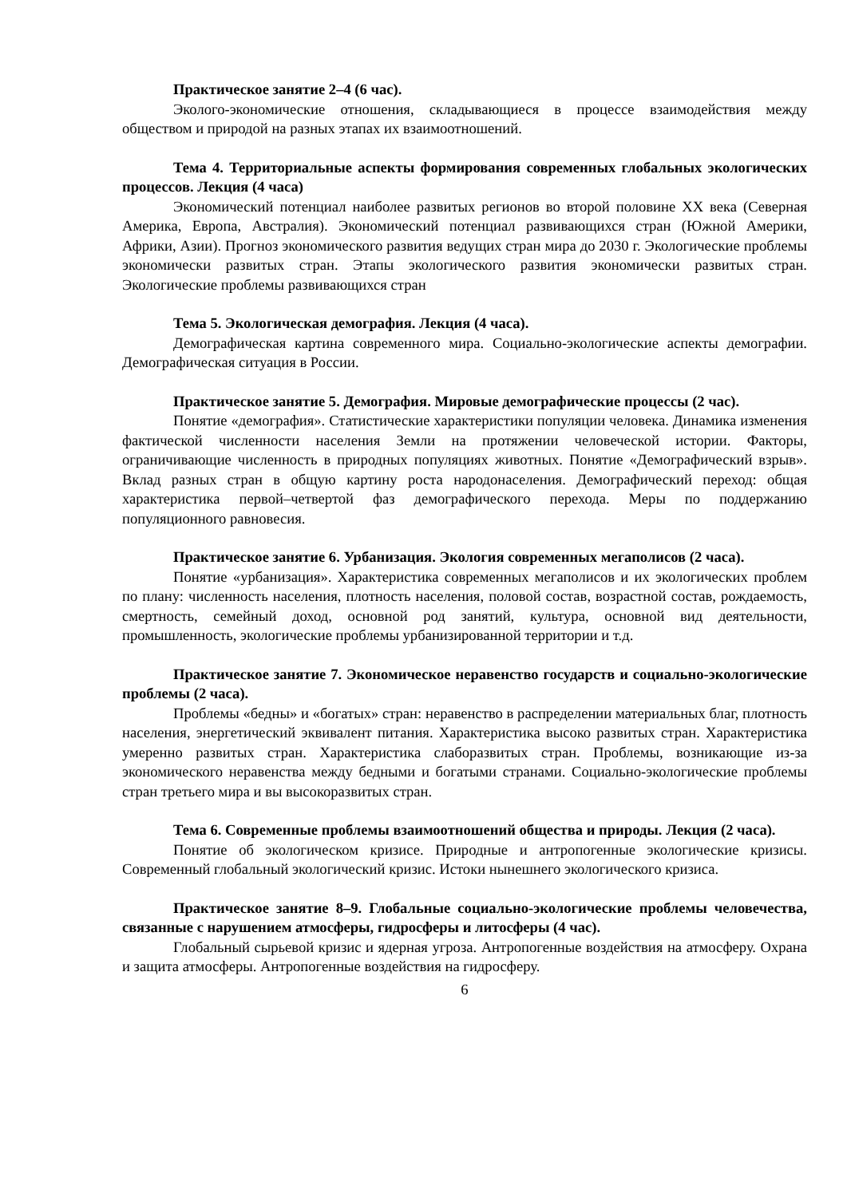Практическое занятие 2–4 (6 час).
Эколого-экономические отношения, складывающиеся в процессе взаимодействия между обществом и природой на разных этапах их взаимоотношений.
Тема 4. Территориальные аспекты формирования современных глобальных экологических процессов. Лекция (4 часа)
Экономический потенциал наиболее развитых регионов во второй половине XX века (Северная Америка, Европа, Австралия). Экономический потенциал развивающихся стран (Южной Америки, Африки, Азии). Прогноз экономического развития ведущих стран мира до 2030 г. Экологические проблемы экономически развитых стран. Этапы экологического развития экономически развитых стран. Экологические проблемы развивающихся стран
Тема 5. Экологическая демография. Лекция (4 часа).
Демографическая картина современного мира. Социально-экологические аспекты демографии. Демографическая ситуация в России.
Практическое занятие 5. Демография. Мировые демографические процессы (2 час).
Понятие «демография». Статистические характеристики популяции человека. Динамика изменения фактической численности населения Земли на протяжении человеческой истории. Факторы, ограничивающие численность в природных популяциях животных. Понятие «Демографический взрыв». Вклад разных стран в общую картину роста народонаселения. Демографический переход: общая характеристика первой–четвертой фаз демографического перехода. Меры по поддержанию популяционного равновесия.
Практическое занятие 6. Урбанизация. Экология современных мегаполисов (2 часа).
Понятие «урбанизация». Характеристика современных мегаполисов и их экологических проблем по плану: численность населения, плотность населения, половой состав, возрастной состав, рождаемость, смертность, семейный доход, основной род занятий, культура, основной вид деятельности, промышленность, экологические проблемы урбанизированной территории и т.д.
Практическое занятие 7. Экономическое неравенство государств и социально-экологические проблемы (2 часа).
Проблемы «бедны» и «богатых» стран: неравенство в распределении материальных благ, плотность населения, энергетический эквивалент питания. Характеристика высоко развитых стран. Характеристика умеренно развитых стран. Характеристика слаборазвитых стран. Проблемы, возникающие из-за экономического неравенства между бедными и богатыми странами. Социально-экологические проблемы стран третьего мира и вы высокоразвитых стран.
Тема 6. Современные проблемы взаимоотношений общества и природы. Лекция (2 часа).
Понятие об экологическом кризисе. Природные и антропогенные экологические кризисы. Современный глобальный экологический кризис. Истоки нынешнего экологического кризиса.
Практическое занятие 8–9. Глобальные социально-экологические проблемы человечества, связанные с нарушением атмосферы, гидросферы и литосферы (4 час).
Глобальный сырьевой кризис и ядерная угроза. Антропогенные воздействия на атмосферу. Охрана и защита атмосферы. Антропогенные воздействия на гидросферу.
6